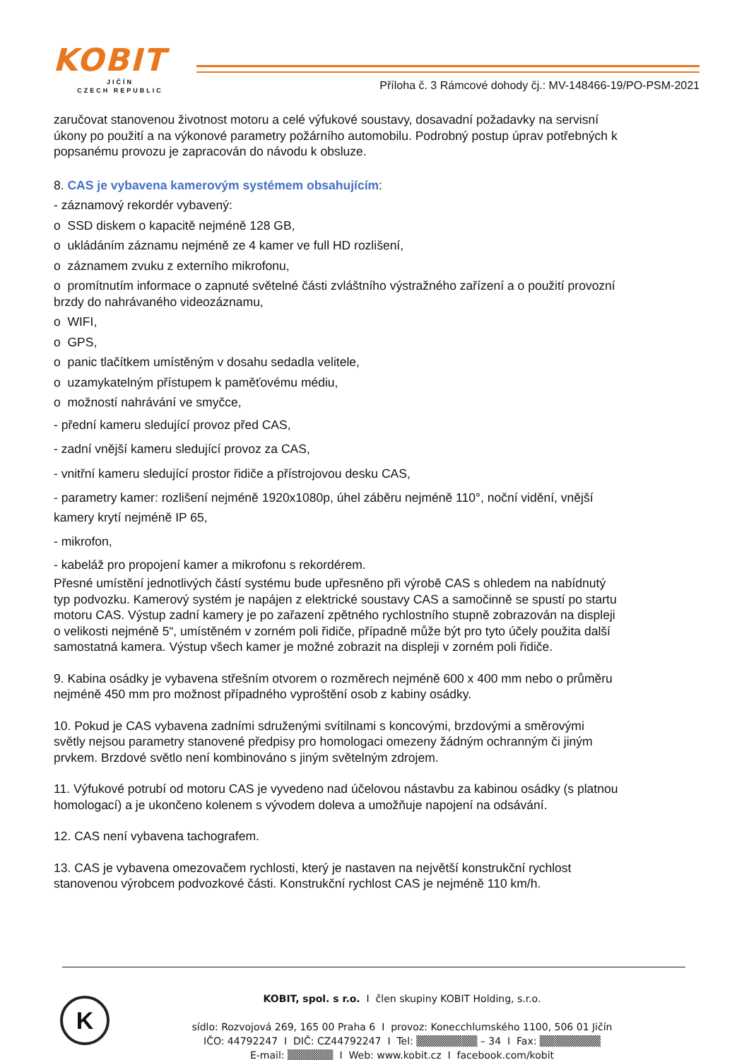KOBIT
JIČÍN
CZECH REPUBLIC
Příloha č. 3 Rámcové dohody čj.: MV-148466-19/PO-PSM-2021
zaručovat stanovenou životnost motoru a celé výfukové soustavy, dosavadní požadavky na servisní úkony po použití a na výkonové parametry požárního automobilu. Podrobný postup úprav potřebných k popsanému provozu je zapracován do návodu k obsluze.
8. CAS je vybavena kamerovým systémem obsahujícím:
- záznamový rekordér vybavený:
o SSD diskem o kapacitě nejméně 128 GB,
o ukládáním záznamu nejméně ze 4 kamer ve full HD rozlišení,
o záznamem zvuku z externího mikrofonu,
o promítnutím informace o zapnuté světelné části zvláštního výstražného zařízení a o použití provozní brzdy do nahrávaného videozáznamu,
o WIFI,
o GPS,
o panic tlačítkem umístěným v dosahu sedadla velitele,
o uzamykatelným přístupem k paměťovému médiu,
o možností nahrávání ve smyčce,
- přední kameru sledující provoz před CAS,
- zadní vnější kameru sledující provoz za CAS,
- vnitřní kameru sledující prostor řidiče a přístrojovou desku CAS,
- parametry kamer: rozlišení nejméně 1920x1080p, úhel záběru nejméně 110°, noční vidění, vnější kamery krytí nejméně IP 65,
- mikrofon,
- kabeláž pro propojení kamer a mikrofonu s rekordérem.
Přesné umístění jednotlivých částí systému bude upřesněno při výrobě CAS s ohledem na nabídnutý typ podvozku. Kamerový systém je napájen z elektrické soustavy CAS a samočinně se spustí po startu motoru CAS. Výstup zadní kamery je po zařazení zpětného rychlostního stupně zobrazován na displeji o velikosti nejméně 5“, umístěném v zorném poli řidiče, případně může být pro tyto účely použita další samostatná kamera. Výstup všech kamer je možné zobrazit na displeji v zorném poli řidiče.
9. Kabina osádky je vybavena střešním otvorem o rozměrech nejméně 600 x 400 mm nebo o průměru nejméně 450 mm pro možnost případného vyproštění osob z kabiny osádky.
10. Pokud je CAS vybavena zadními sdruženými svítilnami s koncovými, brzdovými a směrovými světly nejsou parametry stanovené předpisy pro homologaci omezeny žádným ochranným či jiným prvkem. Brzdové světlo není kombinováno s jiným světelným zdrojem.
11. Výfukové potrubí od motoru CAS je vyvedeno nad účelovou nástavbu za kabinou osádky (s platnou homologací) a je ukončeno kolenem s vývodem doleva a umožňuje napojení na odsávání.
12. CAS není vybavena tachografem.
13. CAS je vybavena omezovačem rychlosti, který je nastaven na největší konstrukční rychlost stanovenou výrobcem podvozkové části. Konstrukční rychlost CAS je nejméně 110 km/h.
K
KOBIT, spol. s r.o. I člen skupiny KOBIT Holding, s.r.o.
sídlo: Rozvojová 269, 165 00 Praha 6 I provoz: Konecchlumského 1100, 506 01 Jičín
IČO: 44792247 I DIČ: CZ44792247 I Tel: ▒▒▒▒▒▒▒▒ – 34 I Fax: ▒▒▒▒▒▒▒▒
E-mail: ▒▒▒▒▒▒ I Web: www.kobit.cz I facebook.com/kobit